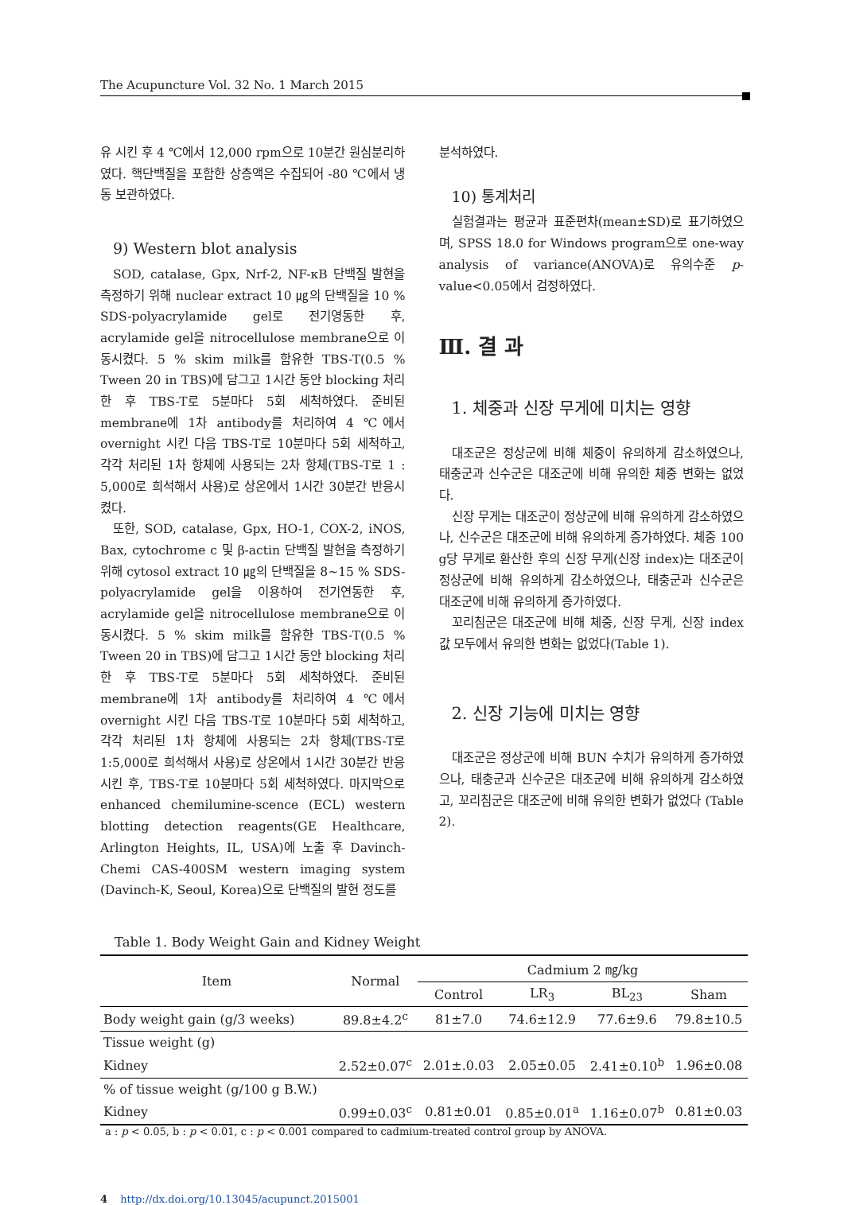The Acupuncture Vol. 32 No. 1 March 2015
유 시킨 후 4 ℃에서 12,000 rpm으로 10분간 원심분리하였다. 핵단백질을 포함한 상층액은 수집되어 -80 ℃에서 냉동 보관하였다.
9) Western blot analysis
SOD, catalase, Gpx, Nrf-2, NF-κB 단백질 발현을 측정하기 위해 nuclear extract 10 ㎍의 단백질을 10 % SDS-polyacrylamide gel로 전기영동한 후, acrylamide gel을 nitrocellulose membrane으로 이동시켰다. 5 % skim milk를 함유한 TBS-T(0.5 % Tween 20 in TBS)에 담그고 1시간 동안 blocking 처리한 후 TBS-T로 5분마다 5회 세척하였다. 준비된 membrane에 1차 antibody를 처리하여 4 ℃에서 overnight 시킨 다음 TBS-T로 10분마다 5회 세척하고, 각각 처리된 1차 항체에 사용되는 2차 항체(TBS-T로 1 : 5,000로 희석해서 사용)로 상온에서 1시간 30분간 반응시켰다.
또한, SOD, catalase, Gpx, HO-1, COX-2, iNOS, Bax, cytochrome c 및 β-actin 단백질 발현을 측정하기 위해 cytosol extract 10 ㎍의 단백질을 8~15 % SDS-polyacrylamide gel을 이용하여 전기연동한 후, acrylamide gel을 nitrocellulose membrane으로 이동시켰다. 5 % skim milk를 함유한 TBS-T(0.5 % Tween 20 in TBS)에 담그고 1시간 동안 blocking 처리한 후 TBS-T로 5분마다 5회 세척하였다. 준비된 membrane에 1차 antibody를 처리하여 4 ℃에서 overnight 시킨 다음 TBS-T로 10분마다 5회 세척하고, 각각 처리된 1차 항체에 사용되는 2차 항체(TBS-T로 1:5,000로 희석해서 사용)로 상온에서 1시간 30분간 반응시킨 후, TBS-T로 10분마다 5회 세척하였다. 마지막으로 enhanced chemilumine-scence (ECL) western blotting detection reagents(GE Healthcare, Arlington Heights, IL, USA)에 노출 후 Davinch-Chemi CAS-400SM western imaging system (Davinch-K, Seoul, Korea)으로 단백질의 발현 정도를
분석하였다.
10) 통계처리
실험결과는 평균과 표준편차(mean±SD)로 표기하였으며, SPSS 18.0 for Windows program으로 one-way analysis of variance(ANOVA)로 유의수준 p-value<0.05에서 검정하였다.
Ⅲ. 결 과
1. 체중과 신장 무게에 미치는 영향
대조군은 정상군에 비해 체중이 유의하게 감소하였으나, 태충군과 신수군은 대조군에 비해 유의한 체중 변화는 없었다.
신장 무게는 대조군이 정상군에 비해 유의하게 감소하였으나, 신수군은 대조군에 비해 유의하게 증가하였다. 체중 100 g당 무게로 환산한 후의 신장 무게(신장 index)는 대조군이 정상군에 비해 유의하게 감소하였으나, 태충군과 신수군은 대조군에 비해 유의하게 증가하였다.
꼬리침군은 대조군에 비해 체중, 신장 무게, 신장 index 값 모두에서 유의한 변화는 없었다(Table 1).
2. 신장 기능에 미치는 영향
대조군은 정상군에 비해 BUN 수치가 유의하게 증가하였으나, 태충군과 신수군은 대조군에 비해 유의하게 감소하였고, 꼬리침군은 대조군에 비해 유의한 변화가 없었다 (Table 2).
Table 1. Body Weight Gain and Kidney Weight
| Item | Normal | Cadmium 2 ㎎/kg | | | |
| --- | --- | --- | --- | --- | --- |
| | | Control | LR<sub>3</sub> | BL<sub>23</sub> | Sham |
| Body weight gain (g/3 weeks) | 89.8±4.2<sup>c</sup> | 81±7.0 | 74.6±12.9 | 77.6±9.6 | 79.8±10.5 |
| Tissue weight (g) | | | | | |
| Kidney | 2.52±0.07<sup>c</sup> | 2.01±.0.03 | 2.05±0.05 | 2.41±0.10<sup>b</sup> | 1.96±0.08 |
| % of tissue weight (g/100 g B.W.) | | | | | |
| Kidney | 0.99±0.03<sup>c</sup> | 0.81±0.01 | 0.85±0.01<sup>a</sup> | 1.16±0.07<sup>b</sup> | 0.81±0.03 |
a : p < 0.05, b : p < 0.01, c : p < 0.001 compared to cadmium-treated control group by ANOVA.
4 http://dx.doi.org/10.13045/acupunct.2015001